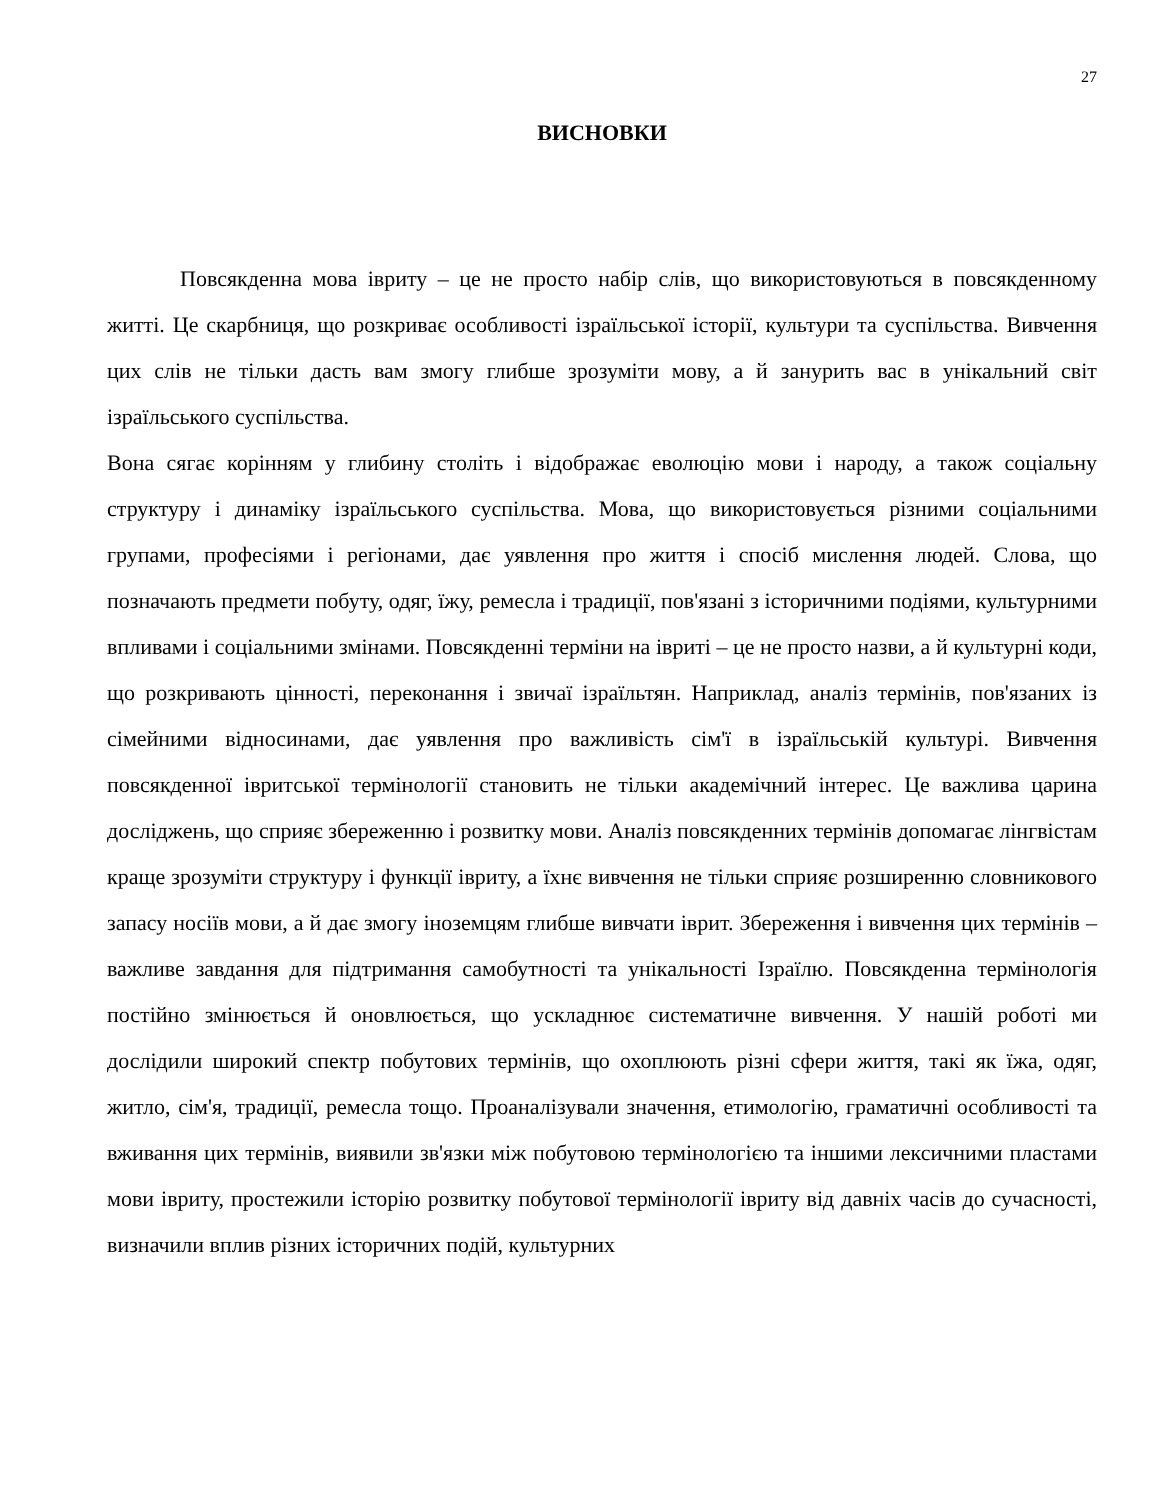27
ВИСНОВКИ
Повсякденна мова івриту – це не просто набір слів, що використовуються в повсякденному житті. Це скарбниця, що розкриває особливості ізраїльської історії, культури та суспільства. Вивчення цих слів не тільки дасть вам змогу глибше зрозуміти мову, а й занурить вас в унікальний світ ізраїльського суспільства.
Вона сягає корінням у глибину століть і відображає еволюцію мови і народу, а також соціальну структуру і динаміку ізраїльського суспільства. Мова, що використовується різними соціальними групами, професіями і регіонами, дає уявлення про життя і спосіб мислення людей. Слова, що позначають предмети побуту, одяг, їжу, ремесла і традиції, пов'язані з історичними подіями, культурними впливами і соціальними змінами. Повсякденні терміни на івриті – це не просто назви, а й культурні коди, що розкривають цінності, переконання і звичаї ізраїльтян. Наприклад, аналіз термінів, пов'язаних із сімейними відносинами, дає уявлення про важливість сім'ї в ізраїльській культурі. Вивчення повсякденної івритської термінології становить не тільки академічний інтерес. Це важлива царина досліджень, що сприяє збереженню і розвитку мови. Аналіз повсякденних термінів допомагає лінгвістам краще зрозуміти структуру і функції івриту, а їхнє вивчення не тільки сприяє розширенню словникового запасу носіїв мови, а й дає змогу іноземцям глибше вивчати іврит. Збереження і вивчення цих термінів – важливе завдання для підтримання самобутності та унікальності Ізраїлю. Повсякденна термінологія постійно змінюється й оновлюється, що ускладнює систематичне вивчення. У нашій роботі ми дослідили широкий спектр побутових термінів, що охоплюють різні сфери життя, такі як їжа, одяг, житло, сім'я, традиції, ремесла тощо. Проаналізували значення, етимологію, граматичні особливості та вживання цих термінів, виявили зв'язки між побутовою термінологією та іншими лексичними пластами мови івриту, простежили історію розвитку побутової термінології івриту від давніх часів до сучасності, визначили вплив різних історичних подій, культурних